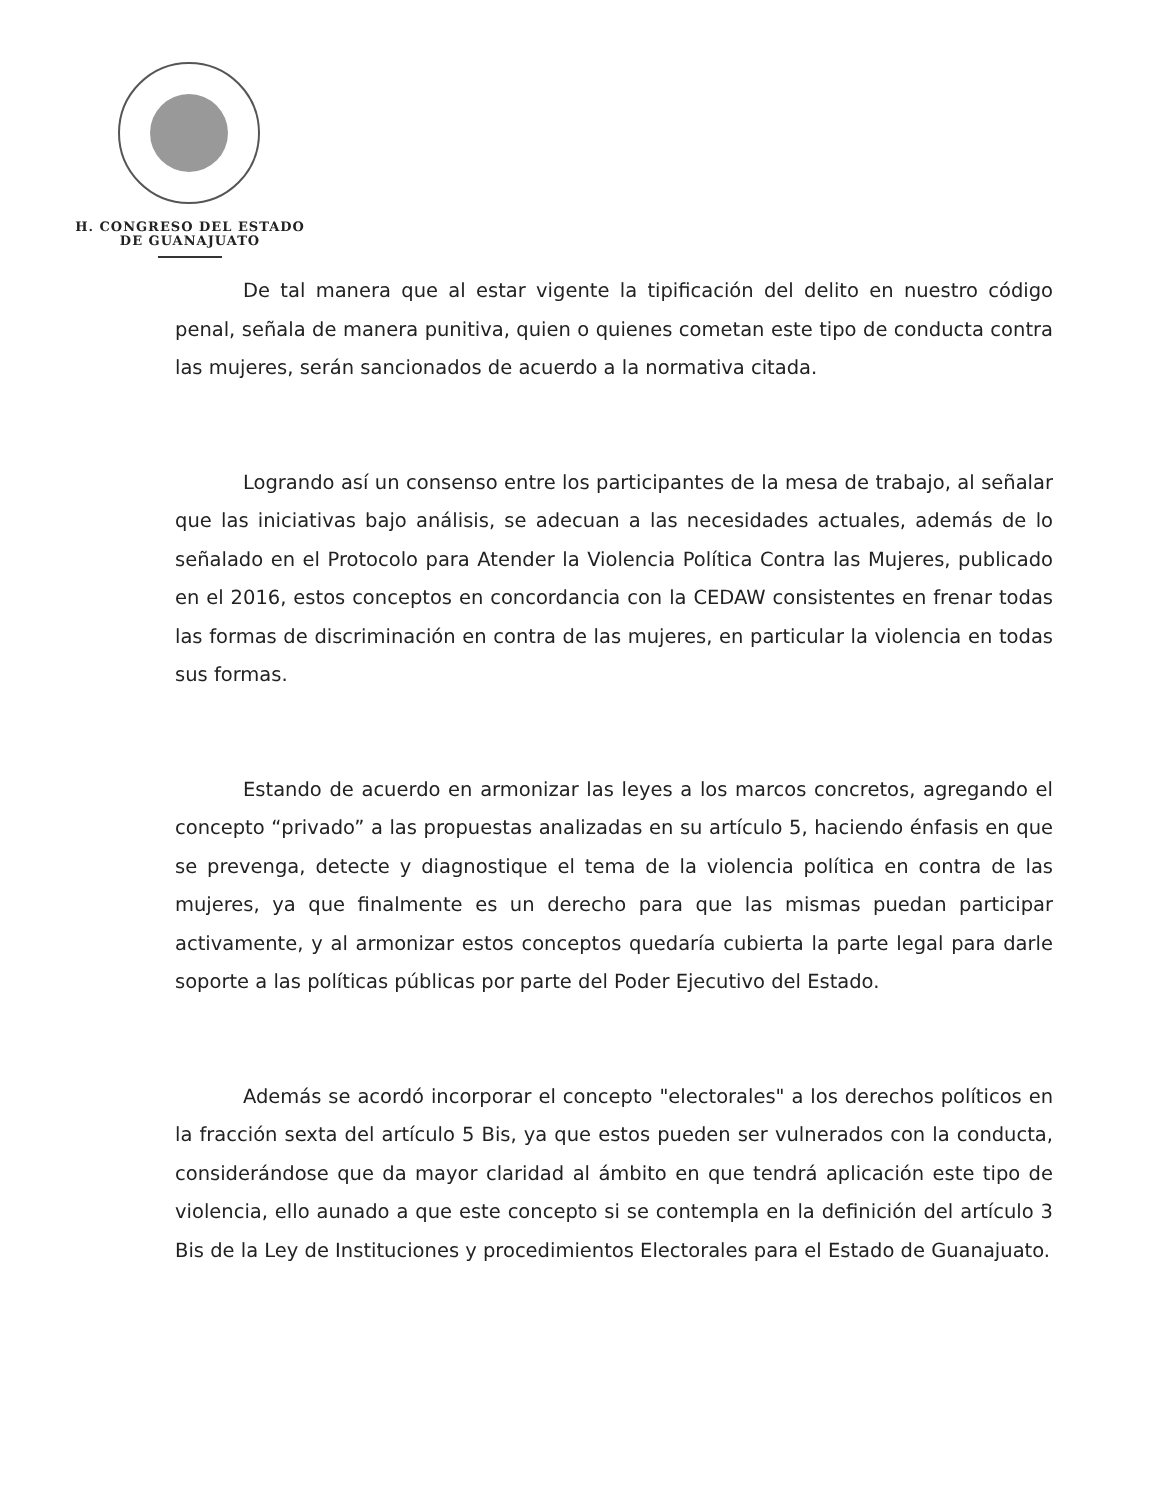H. CONGRESO DEL ESTADO
DE GUANAJUATO
De tal manera que al estar vigente la tipificación del delito en nuestro código penal, señala de manera punitiva, quien o quienes cometan este tipo de conducta contra las mujeres, serán sancionados de acuerdo a la normativa citada.
Logrando así un consenso entre los participantes de la mesa de trabajo, al señalar que las iniciativas bajo análisis, se adecuan a las necesidades actuales, además de lo señalado en el Protocolo para Atender la Violencia Política Contra las Mujeres, publicado en el 2016, estos conceptos en concordancia con la CEDAW consistentes en frenar todas las formas de discriminación en contra de las mujeres, en particular la violencia en todas sus formas.
Estando de acuerdo en armonizar las leyes a los marcos concretos, agregando el concepto “privado” a las propuestas analizadas en su artículo 5, haciendo énfasis en que se prevenga, detecte y diagnostique el tema de la violencia política en contra de las mujeres, ya que finalmente es un derecho para que las mismas puedan participar activamente, y al armonizar estos conceptos quedaría cubierta la parte legal para darle soporte a las políticas públicas por parte del Poder Ejecutivo del Estado.
Además se acordó incorporar el concepto "electorales" a los derechos políticos en la fracción sexta del artículo 5 Bis, ya que estos pueden ser vulnerados con la conducta, considerándose que da mayor claridad al ámbito en que tendrá aplicación este tipo de violencia, ello aunado a que este concepto si se contempla en la definición del artículo 3 Bis de la Ley de Instituciones y procedimientos Electorales para el Estado de Guanajuato.